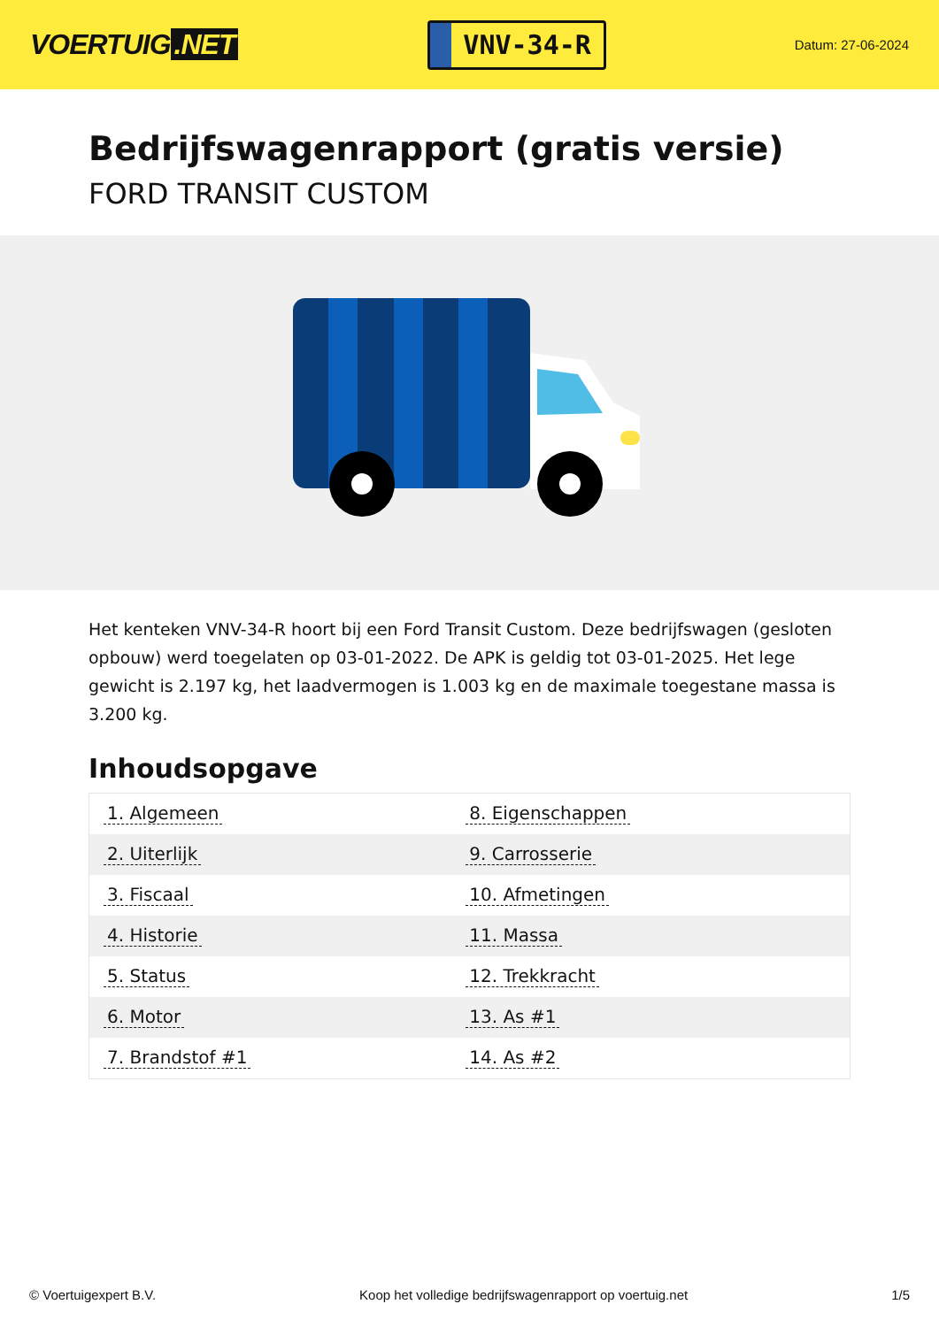VOERTUIG.NET
VNV-34-R
Datum: 27-06-2024
Bedrijfswagenrapport (gratis versie)
FORD TRANSIT CUSTOM
Het kenteken VNV-34-R hoort bij een Ford Transit Custom. Deze bedrijfswagen (gesloten opbouw) werd toegelaten op 03-01-2022. De APK is geldig tot 03-01-2025. Het lege gewicht is 2.197 kg, het laadvermogen is 1.003 kg en de maximale toegestane massa is 3.200 kg.
Inhoudsopgave
| 1. Algemeen | 8. Eigenschappen |
| 2. Uiterlijk | 9. Carrosserie |
| 3. Fiscaal | 10. Afmetingen |
| 4. Historie | 11. Massa |
| 5. Status | 12. Trekkracht |
| 6. Motor | 13. As #1 |
| 7. Brandstof #1 | 14. As #2 |
© Voertuigexpert B.V. Koop het volledige bedrijfswagenrapport op voertuig.net 1/5